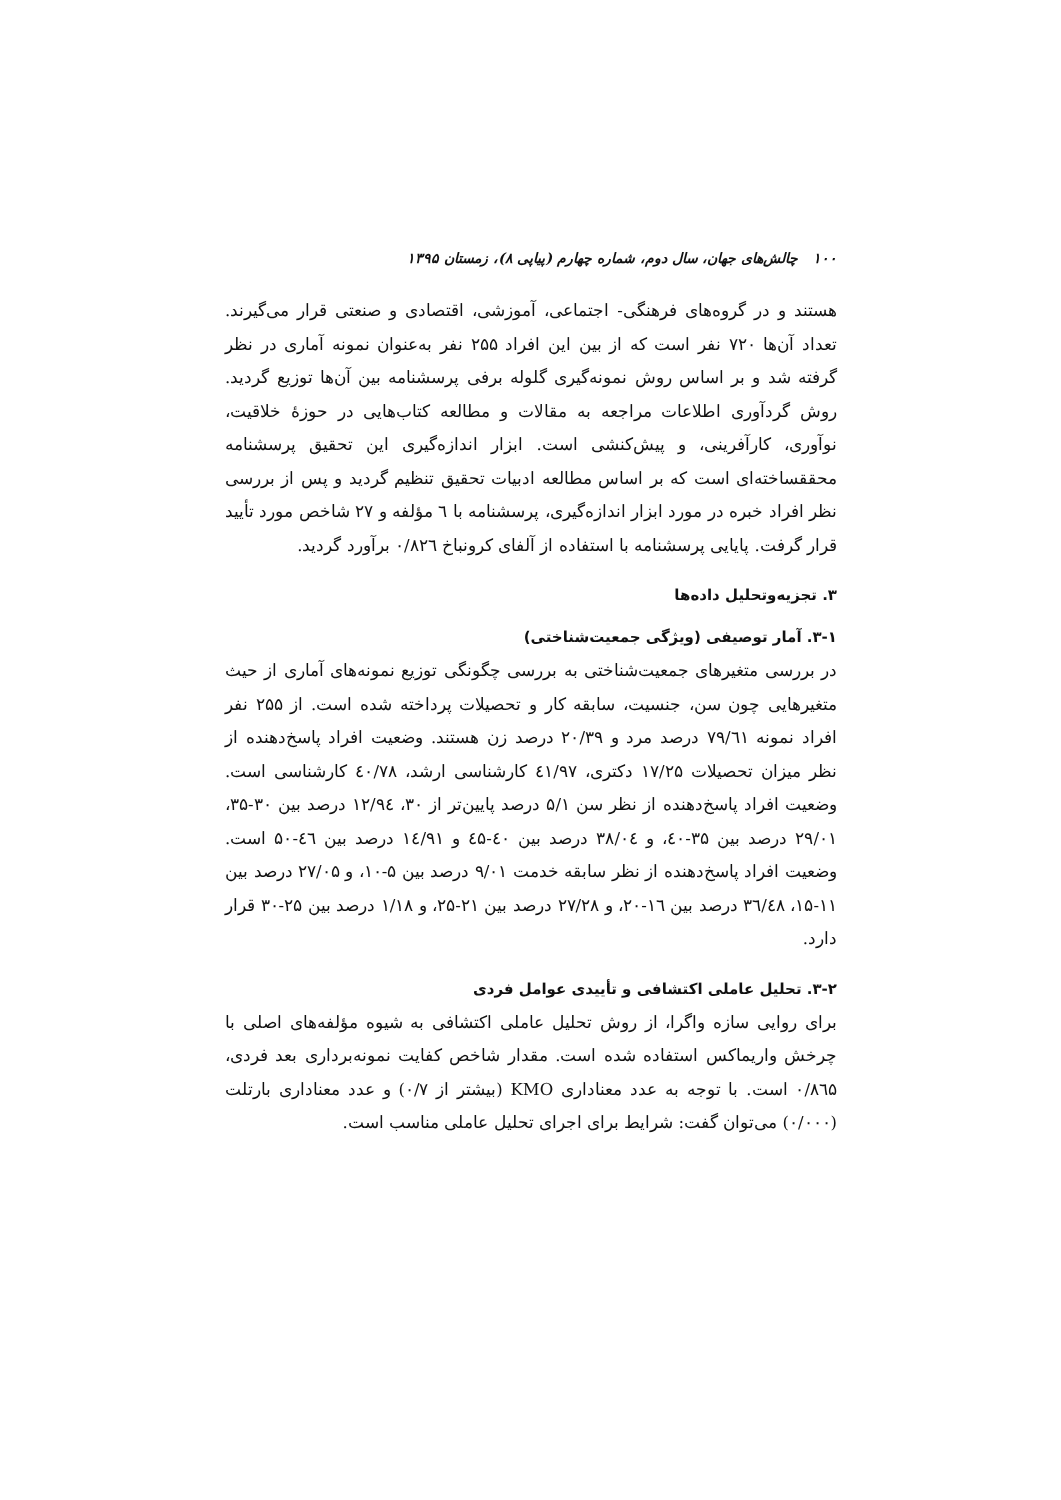۱۰۰ چالش‌های جهان، سال دوم، شماره چهارم (پیاپی ۸)، زمستان ۱۳۹۵
هستند و در گروه‌های فرهنگی- اجتماعی، آموزشی، اقتصادی و صنعتی قرار می‌گیرند. تعداد آن‌ها ۷۲۰ نفر است که از بین این افراد ۲۵۵ نفر به‌عنوان نمونه آماری در نظر گرفته شد و بر اساس روش نمونه‌گیری گلوله برفی پرسشنامه بین آن‌ها توزیع گردید. روش گردآوری اطلاعات مراجعه به مقالات و مطالعه کتاب‌هایی در حوزهٔ خلاقیت، نوآوری، کارآفرینی، و پیش‌کنشی است. ابزار اندازه‌گیری این تحقیق پرسشنامه محققساخته‌ای است که بر اساس مطالعه ادبیات تحقیق تنظیم گردید و پس از بررسی نظر افراد خبره در مورد ابزار اندازه‌گیری، پرسشنامه با ٦ مؤلفه و ۲۷ شاخص مورد تأیید قرار گرفت. پایایی پرسشنامه با استفاده از آلفای کرونباخ ۰/۸۲٦ برآورد گردید.
۳. تجزیه‌وتحلیل داده‌ها
۳-۱. آمار توصیفی (ویژگی جمعیت‌شناختی)
در بررسی متغیرهای جمعیت‌شناختی به بررسی چگونگی توزیع نمونه‌های آماری از حیث متغیرهایی چون سن، جنسیت، سابقه کار و تحصیلات پرداخته شده است. از ۲۵۵ نفر افراد نمونه ۷۹/٦۱ درصد مرد و ۲۰/۳۹ درصد زن هستند. وضعیت افراد پاسخ‌دهنده از نظر میزان تحصیلات ۱۷/۲۵ دکتری، ٤۱/۹۷ کارشناسی ارشد، ٤۰/۷۸ کارشناسی است. وضعیت افراد پاسخ‌دهنده از نظر سن ۵/۱ درصد پایین‌تر از ۳۰، ۱۲/۹٤ درصد بین ۳۰-۳۵، ۲۹/۰۱ درصد بین ۳۵-٤۰، و ۳۸/۰٤ درصد بین ٤۰-٤۵ و ۱٤/۹۱ درصد بین ٤٦-۵۰ است. وضعیت افراد پاسخ‌دهنده از نظر سابقه خدمت ۹/۰۱ درصد بین ۵-۱۰، و ۲۷/۰۵ درصد بین ۱۱-۱۵، ۳٦/٤۸ درصد بین ۱٦-۲۰، و ۲۷/۲۸ درصد بین ۲۱-۲۵، و ۱/۱۸ درصد بین ۲۵-۳۰ قرار دارد.
۳-۲. تحلیل عاملی اکتشافی و تأییدی عوامل فردی
برای روایی سازه واگرا، از روش تحلیل عاملی اکتشافی به شیوه مؤلفه‌های اصلی با چرخش واریماکس استفاده شده است. مقدار شاخص کفایت نمونه‌برداری بعد فردی، ۰/۸٦۵ است. با توجه به عدد معناداری KMO (بیشتر از ۰/۷) و عدد معناداری بارتلت (۰/۰۰۰) می‌توان گفت: شرایط برای اجرای تحلیل عاملی مناسب است.